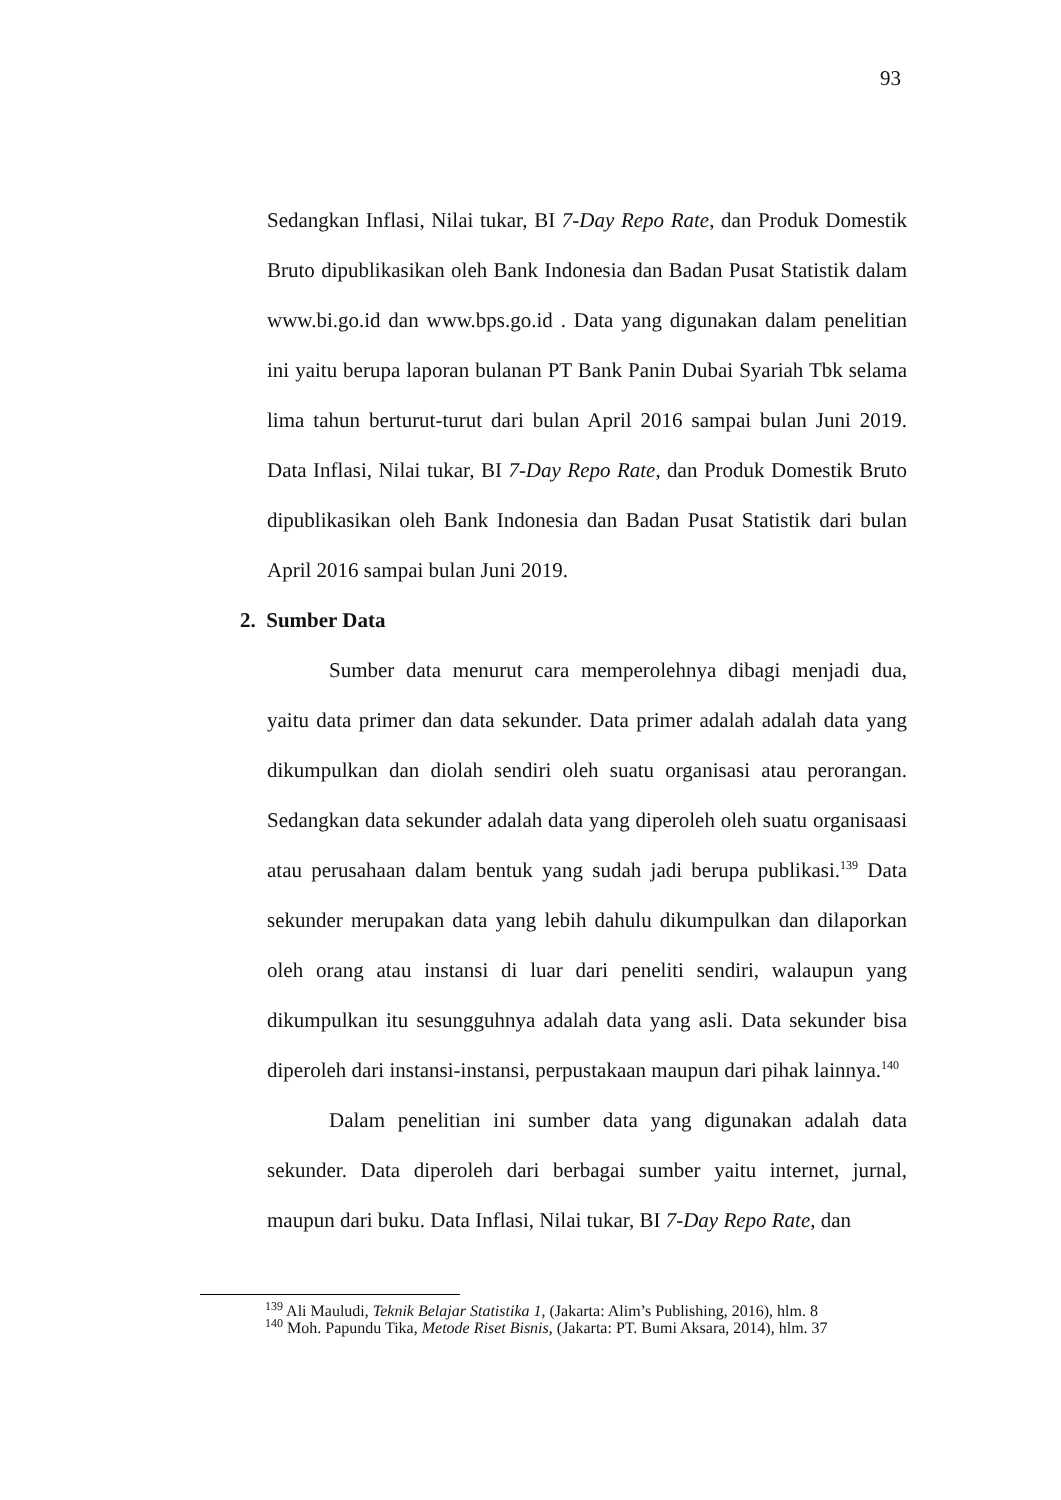93
Sedangkan Inflasi, Nilai tukar, BI 7-Day Repo Rate, dan Produk Domestik Bruto dipublikasikan oleh Bank Indonesia dan Badan Pusat Statistik dalam www.bi.go.id dan www.bps.go.id . Data yang digunakan dalam penelitian ini yaitu berupa laporan bulanan PT Bank Panin Dubai Syariah Tbk selama lima tahun berturut-turut dari bulan April 2016 sampai bulan Juni 2019. Data Inflasi, Nilai tukar, BI 7-Day Repo Rate, dan Produk Domestik Bruto dipublikasikan oleh Bank Indonesia dan Badan Pusat Statistik dari bulan April 2016 sampai bulan Juni 2019.
2. Sumber Data
Sumber data menurut cara memperolehnya dibagi menjadi dua, yaitu data primer dan data sekunder. Data primer adalah adalah data yang dikumpulkan dan diolah sendiri oleh suatu organisasi atau perorangan. Sedangkan data sekunder adalah data yang diperoleh oleh suatu organisaasi atau perusahaan dalam bentuk yang sudah jadi berupa publikasi.<sup>139</sup> Data sekunder merupakan data yang lebih dahulu dikumpulkan dan dilaporkan oleh orang atau instansi di luar dari peneliti sendiri, walaupun yang dikumpulkan itu sesungguhnya adalah data yang asli. Data sekunder bisa diperoleh dari instansi-instansi, perpustakaan maupun dari pihak lainnya.<sup>140</sup>
Dalam penelitian ini sumber data yang digunakan adalah data sekunder. Data diperoleh dari berbagai sumber yaitu internet, jurnal, maupun dari buku. Data Inflasi, Nilai tukar, BI 7-Day Repo Rate, dan
<sup>139</sup> Ali Mauludi, Teknik Belajar Statistika 1, (Jakarta: Alim’s Publishing, 2016), hlm. 8
<sup>140</sup> Moh. Papundu Tika, Metode Riset Bisnis, (Jakarta: PT. Bumi Aksara, 2014), hlm. 37